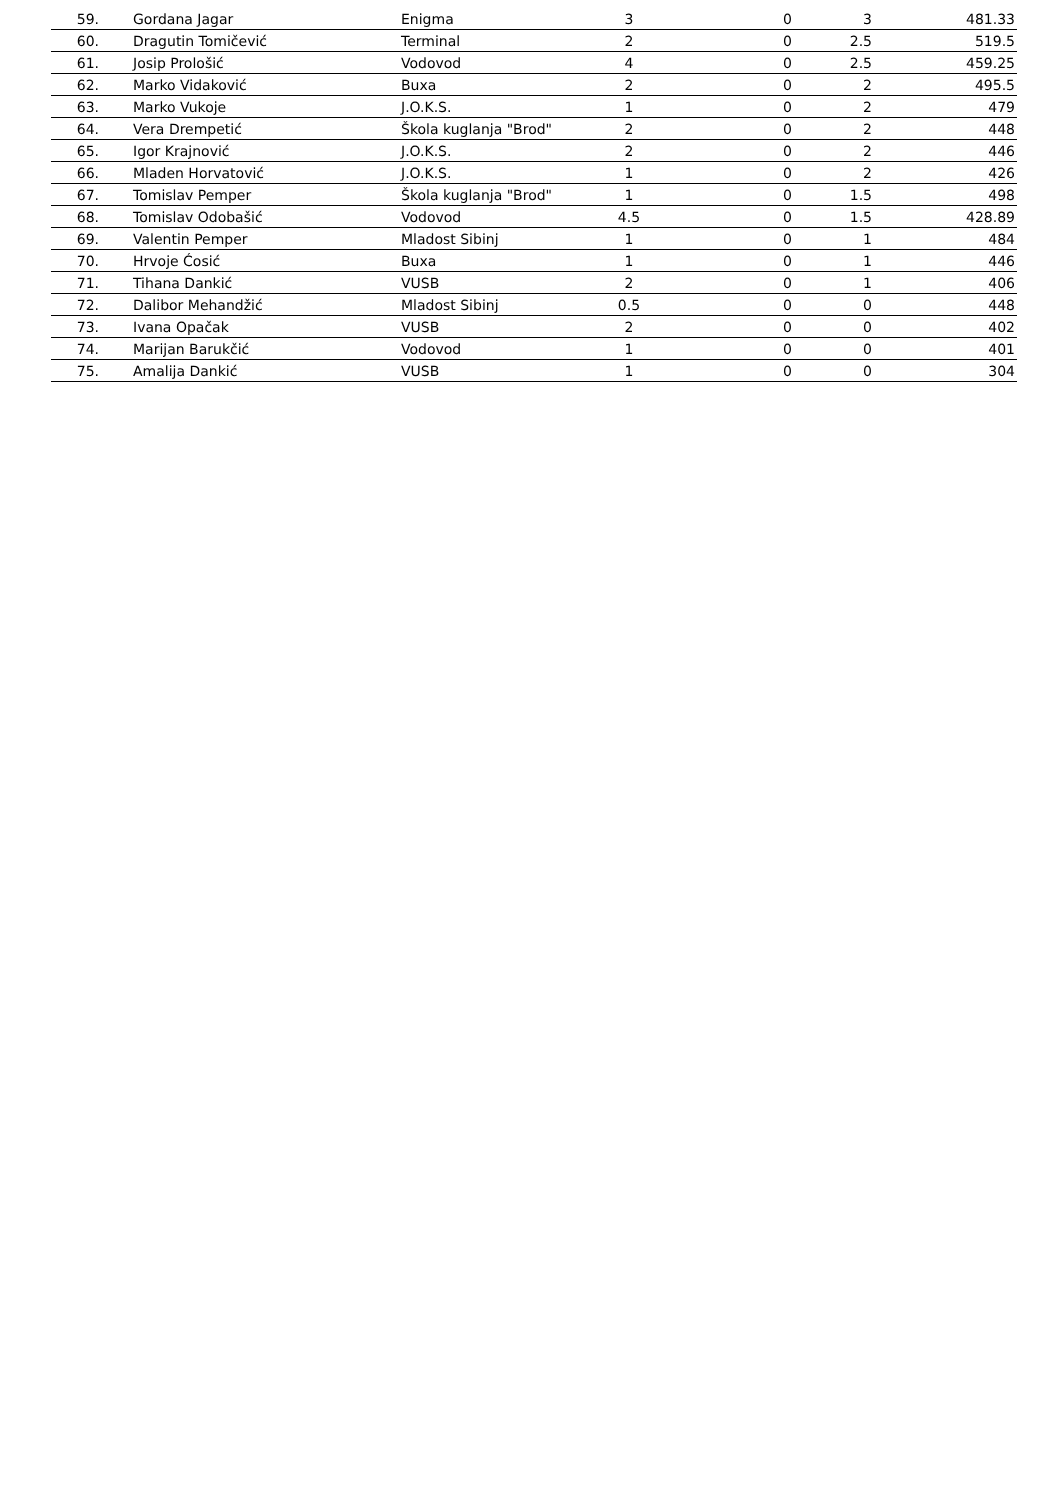| 59. | | Gordana Jagar | Enigma | 3 | 0 | 3 | 481.33 |
| 60. | | Dragutin Tomičević | Terminal | 2 | 0 | 2.5 | 519.5 |
| 61. | | Josip Prološić | Vodovod | 4 | 0 | 2.5 | 459.25 |
| 62. | | Marko Vidaković | Buxa | 2 | 0 | 2 | 495.5 |
| 63. | | Marko Vukoje | J.O.K.S. | 1 | 0 | 2 | 479 |
| 64. | | Vera Drempetić | Škola kuglanja "Brod" | 2 | 0 | 2 | 448 |
| 65. | | Igor Krajnović | J.O.K.S. | 2 | 0 | 2 | 446 |
| 66. | | Mladen Horvatović | J.O.K.S. | 1 | 0 | 2 | 426 |
| 67. | | Tomislav Pemper | Škola kuglanja "Brod" | 1 | 0 | 1.5 | 498 |
| 68. | | Tomislav Odobašić | Vodovod | 4.5 | 0 | 1.5 | 428.89 |
| 69. | | Valentin Pemper | Mladost Sibinj | 1 | 0 | 1 | 484 |
| 70. | | Hrvoje Ćosić | Buxa | 1 | 0 | 1 | 446 |
| 71. | | Tihana Dankić | VUSB | 2 | 0 | 1 | 406 |
| 72. | | Dalibor Mehandžić | Mladost Sibinj | 0.5 | 0 | 0 | 448 |
| 73. | | Ivana Opačak | VUSB | 2 | 0 | 0 | 402 |
| 74. | | Marijan Barukčić | Vodovod | 1 | 0 | 0 | 401 |
| 75. | | Amalija Dankić | VUSB | 1 | 0 | 0 | 304 |